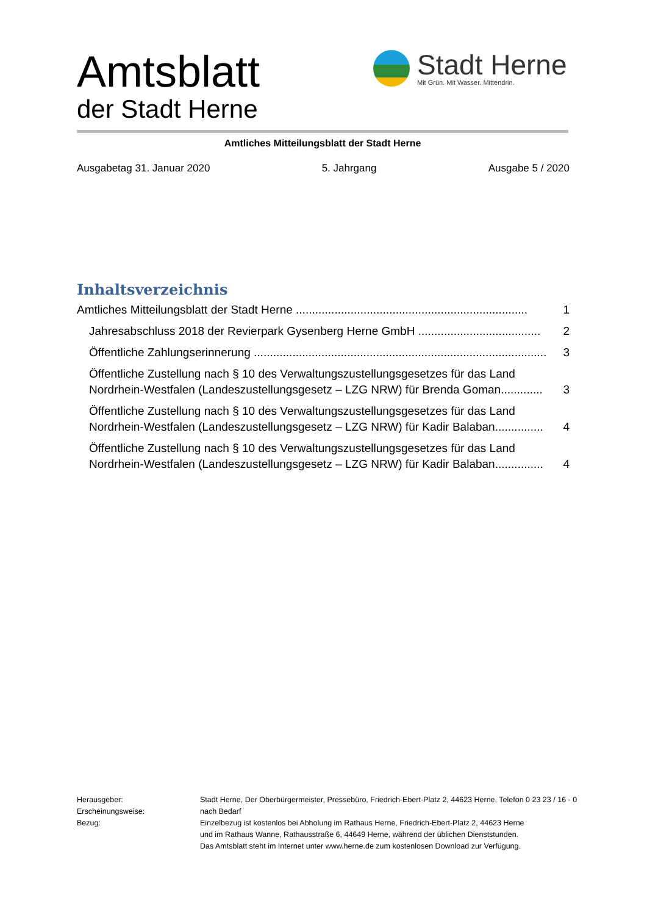Amtsblatt
der Stadt Herne
Stadt Herne
Mit Grün. Mit Wasser. Mittendrin.
Amtliches Mitteilungsblatt der Stadt Herne
Ausgabetag 31. Januar 2020 5. Jahrgang Ausgabe 5 / 2020
Inhaltsverzeichnis
Amtliches Mitteilungsblatt der Stadt Herne ........................................................................ 1
Jahresabschluss 2018 der Revierpark Gysenberg Herne GmbH ...................................... 2
Öffentliche Zahlungserinnerung ........................................................................................... 3
Öffentliche Zustellung nach § 10 des Verwaltungszustellungsgesetzes für das Land Nordrhein-Westfalen (Landeszustellungsgesetz – LZG NRW) für Brenda Goman............. 3
Öffentliche Zustellung nach § 10 des Verwaltungszustellungsgesetzes für das Land Nordrhein-Westfalen (Landeszustellungsgesetz – LZG NRW) für Kadir Balaban............... 4
Öffentliche Zustellung nach § 10 des Verwaltungszustellungsgesetzes für das Land Nordrhein-Westfalen (Landeszustellungsgesetz – LZG NRW) für Kadir Balaban............... 4
Herausgeber:
Stadt Herne, Der Oberbürgermeister, Pressebüro, Friedrich-Ebert-Platz 2, 44623 Herne, Telefon 0 23 23 / 16 - 0
Erscheinungsweise:
nach Bedarf
Bezug:
Einzelbezug ist kostenlos bei Abholung im Rathaus Herne, Friedrich-Ebert-Platz 2, 44623 Herne
und im Rathaus Wanne, Rathausstraße 6, 44649 Herne, während der üblichen Dienststunden.
Das Amtsblatt steht im Internet unter www.herne.de zum kostenlosen Download zur Verfügung.